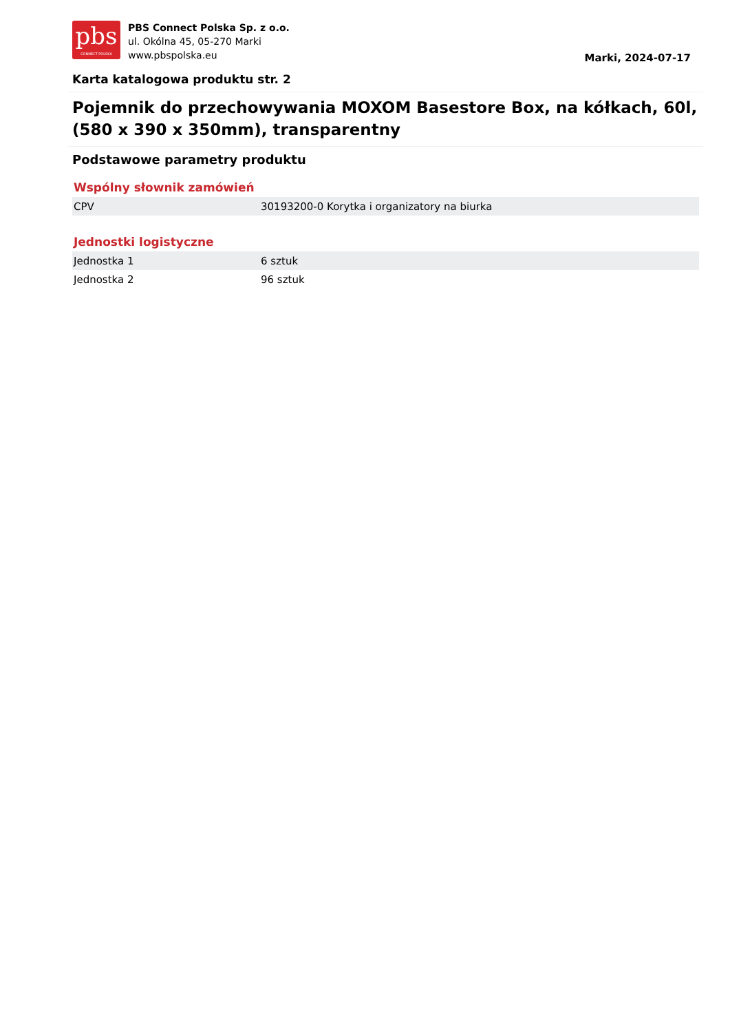pbs
CONNECT POLSKA
PBS Connect Polska Sp. z o.o.
ul. Okólna 45, 05-270 Marki
www.pbspolska.eu
Marki, 2024-07-17
Karta katalogowa produktu str. 2
Pojemnik do przechowywania MOXOM Basestore Box, na kółkach, 60l, (580 x 390 x 350mm), transparentny
Podstawowe parametry produktu
Wspólny słownik zamówień
| CPV | 30193200-0 Korytka i organizatory na biurka |
Jednostki logistyczne
| Jednostka 1 | 6 sztuk |
| Jednostka 2 | 96 sztuk |